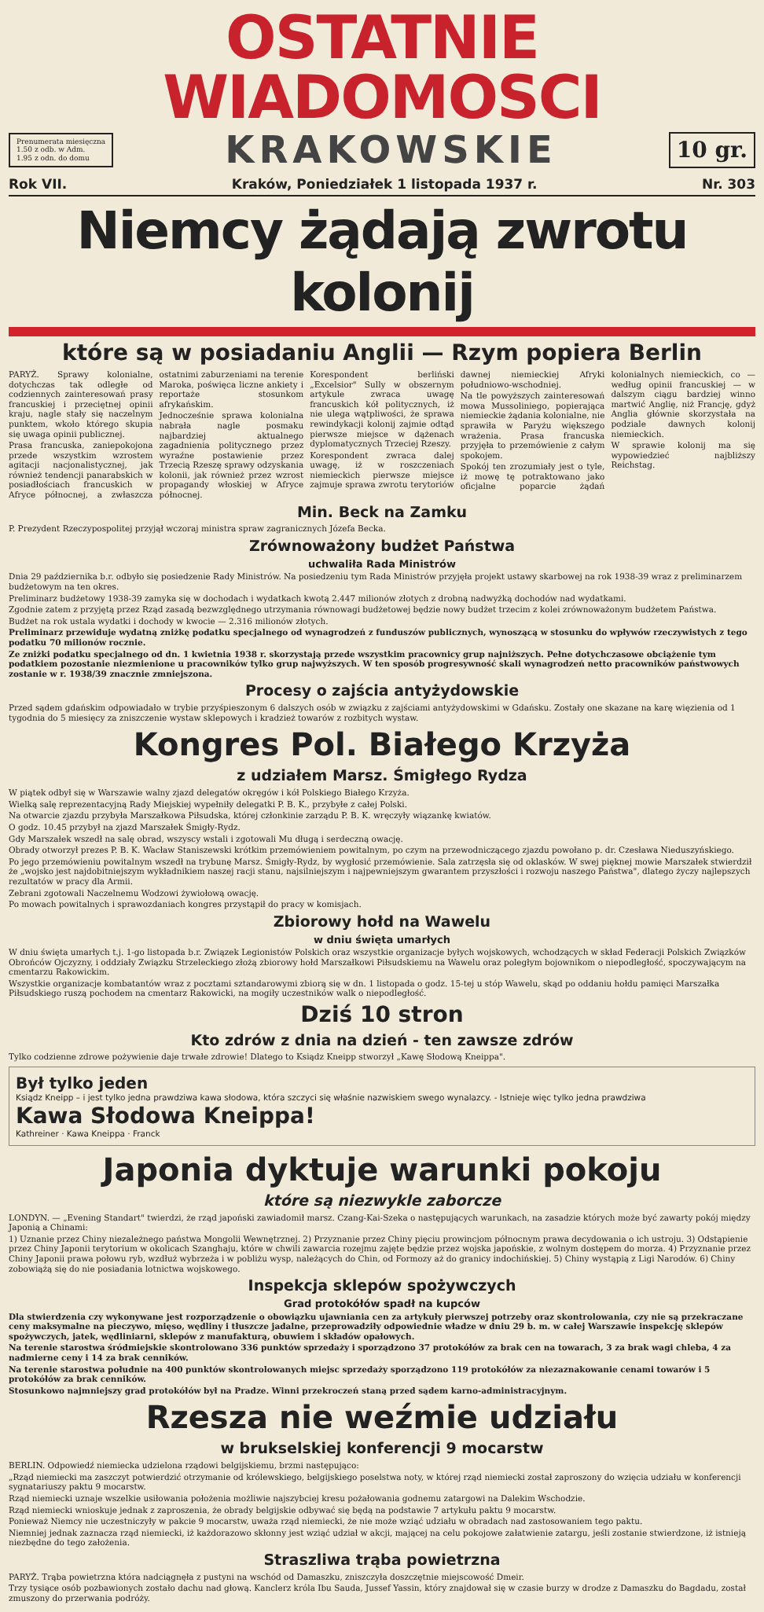OSTATNIE WIADOMOSCI
Prenumerata miesięczna
1.50 z odb. w Adm.
1.95 z odn. do domu
KRAKOWSKIE
10 gr.
Rok VII. Kraków, Poniedziałek 1 listopada 1937 r. Nr. 303
Niemcy żądają zwrotu kolonij
które są w posiadaniu Anglii — Rzym popiera Berlin
PARYŻ. Sprawy kolonialne, dotychczas tak odległe od codziennych zainteresowań prasy francuskiej i przeciętnej opinii kraju, nagle stały się naczelnym punktem, wkoło którego skupia się uwaga opinii publicznej.
Prasa francuska, zaniepokojona przede wszystkim wzrostem agitacji nacjonalistycznej, jak również tendencji panarabskich w posiadłościach francuskich w Afryce północnej, a zwłaszcza ostatnimi zaburzeniami na terenie Maroka, poświęca liczne ankiety i reportaże stosunkom afrykańskim.
Jednocześnie sprawa kolonialna nabrała nagle posmaku najbardziej aktualnego zagadnienia politycznego przez wyraźne postawienie przez Trzecią Rzeszę sprawy odzyskania kolonii, jak również przez wzrost propagandy włoskiej w Afryce północnej.
Korespondent berliński „Excelsior" Sully w obszernym artykule zwraca uwagę francuskich kół politycznych, iż nie ulega wątpliwości, że sprawa rewindykacji kolonij zajmie odtąd pierwsze miejsce w dążenach dyplomatycznych Trzeciej Rzeszy.
Korespondent zwraca dalej uwagę, iż w roszczeniach niemieckich pierwsze miejsce zajmuje sprawa zwrotu terytoriów dawnej niemieckiej Afryki południowo-wschodniej.
Na tle powyższych zainteresowań mowa Mussoliniego, popierająca niemieckie żądania kolonialne, nie sprawiła w Paryżu większego wrażenia. Prasa francuska przyjęła to przemówienie z całym spokojem.
Spokój ten zrozumiały jest o tyle, iż mowę tę potraktowano jako oficjalne poparcie żądań kolonialnych niemieckich, co — według opinii francuskiej — w dalszym ciągu bardziej winno martwić Anglię, niż Francję, gdyż Anglia głównie skorzystała na podziale dawnych kolonij niemieckich.
W sprawie kolonij ma się wypowiedzieć najbliższy Reichstag.
Min. Beck na Zamku
P. Prezydent Rzeczypospolitej przyjął wczoraj ministra spraw zagranicznych Józefa Becka.
Zrównoważony budżet Państwa
uchwaliła Rada Ministrów
Dnia 29 października b.r. odbyło się posiedzenie Rady Ministrów. Na posiedzeniu tym Rada Ministrów przyjęła projekt ustawy skarbowej na rok 1938-39 wraz z preliminarzem budżetowym na ten okres.
Preliminarz budżetowy 1938-39 zamyka się w dochodach i wydatkach kwotą 2.447 milionów złotych z drobną nadwyżką dochodów nad wydatkami.
Zgodnie zatem z przyjętą przez Rząd zasadą bezwzględnego utrzymania równowagi budżetowej będzie nowy budżet trzecim z kolei zrównoważonym budżetem Państwa.
Budżet na rok ustala wydatki i dochody w kwocie — 2.316 milionów złotych.
Preliminarz przewiduje wydatną zniżkę podatku specjalnego od wynagrodzeń z funduszów publicznych, wynoszącą w stosunku do wpływów rzeczywistych z tego podatku 70 milionów rocznie.
Ze zniżki podatku specjalnego od dn. 1 kwietnia 1938 r. skorzystają przede wszystkim pracownicy grup najniższych. Pełne dotychczasowe obciążenie tym podatkiem pozostanie niezmienione u pracowników tylko grup najwyższych. W ten sposób progresywność skali wynagrodzeń netto pracowników państwowych zostanie w r. 1938/39 znacznie zmniejszona.
Procesy o zajścia antyżydowskie
Przed sądem gdańskim odpowiadało w trybie przyśpieszonym 6 dalszych osób w związku z zajściami antyżydowskimi w Gdańsku. Zostały one skazane na karę więzienia od 1 tygodnia do 5 miesięcy za zniszczenie wystaw sklepowych i kradzież towarów z rozbitych wystaw.
Kongres Pol. Białego Krzyża
z udziałem Marsz. Śmigłego Rydza
W piątek odbył się w Warszawie walny zjazd delegatów okręgów i kół Polskiego Białego Krzyża.
Wielką salę reprezentacyjną Rady Miejskiej wypełniły delegatki P. B. K., przybyłe z całej Polski.
Na otwarcie zjazdu przybyła Marszałkowa Piłsudska, której członkinie zarządu P. B. K. wręczyły wiązankę kwiatów.
O godz. 10.45 przybył na zjazd Marszałek Śmigły-Rydz.
Gdy Marszałek wszedł na salę obrad, wszyscy wstali i zgotowali Mu długą i serdeczną owację.
Obrady otworzył prezes P. B. K. Wacław Staniszewski krótkim przemówieniem powitalnym, po czym na przewodniczącego zjazdu powołano p. dr. Czesława Nieduszyńskiego.
Po jego przemówieniu powitalnym wszedł na trybunę Marsz. Śmigły-Rydz, by wygłosić przemówienie. Sala zatrzęsła się od oklasków. W swej pięknej mowie Marszałek stwierdził że „wojsko jest najdobitniejszym wykładnikiem naszej racji stanu, najsilniejszym i najpewniejszym gwarantem przyszłości i rozwoju naszego Państwa", dlatego życzy najlepszych rezultatów w pracy dla Armii.
Zebrani zgotowali Naczelnemu Wodzowi żywiołową owację.
Po mowach powitalnych i sprawozdaniach kongres przystąpił do pracy w komisjach.
Zbiorowy hołd na Wawelu
w dniu święta umarłych
W dniu święta umarłych t.j. 1-go listopada b.r. Związek Legionistów Polskich oraz wszystkie organizacje byłych wojskowych, wchodzących w skład Federacji Polskich Związków Obrońców Ojczyzny, i oddziały Związku Strzeleckiego złożą zbiorowy hołd Marszałkowi Piłsudskiemu na Wawelu oraz poległym bojownikom o niepodległość, spoczywającym na cmentarzu Rakowickim.
Wszystkie organizacje kombatantów wraz z pocztami sztandarowymi zbiorą się w dn. 1 listopada o godz. 15-tej u stóp Wawelu, skąd po oddaniu hołdu pamięci Marszałka Piłsudskiego ruszą pochodem na cmentarz Rakowicki, na mogiły uczestników walk o niepodległość.
Dziś 10 stron
Kto zdrów z dnia na dzień - ten zawsze zdrów
Tylko codzienne zdrowe pożywienie daje trwałe zdrowie! Dlatego to Ksiądz Kneipp stworzył „Kawę Słodową Kneippa".
Był tylko jeden
Ksiądz Kneipp – i jest tylko jedna prawdziwa kawa słodowa, która szczyci się właśnie nazwiskiem swego wynalazcy. - Istnieje więc tylko jedna prawdziwa
Kawa Słodowa Kneippa!
Kathreiner · Kawa Kneippa · Franck
Japonia dyktuje warunki pokoju
które są niezwykle zaborcze
LONDYN. — „Evening Standart" twierdzi, że rząd japoński zawiadomił marsz. Czang-Kai-Szeka o następujących warunkach, na zasadzie których może być zawarty pokój między Japonią a Chinami:
1) Uznanie przez Chiny niezależnego państwa Mongolii Wewnętrznej. 2) Przyznanie przez Chiny pięciu prowincjom północnym prawa decydowania o ich ustroju. 3) Odstąpienie przez Chiny Japonii terytorium w okolicach Szanghaju, które w chwili zawarcia rozejmu zajęte będzie przez wojska japońskie, z wolnym dostępem do morza. 4) Przyznanie przez Chiny Japonii prawa połowu ryb, wzdłuż wybrzeża i w pobliżu wysp, należących do Chin, od Formozy aż do granicy indochińskiej. 5) Chiny wystąpią z Ligi Narodów. 6) Chiny zobowiążą się do nie posiadania lotnictwa wojskowego.
Inspekcja sklepów spożywczych
Grad protokółów spadł na kupców
Dla stwierdzenia czy wykonywane jest rozporządzenie o obowiązku ujawniania cen za artykuły pierwszej potrzeby oraz skontrolowania, czy nie są przekraczane ceny maksymalne na pieczywo, mięso, wędliny i tłuszcze jadalne, przeprowadziły odpowiednie władze w dniu 29 b. m. w całej Warszawie inspekcję sklepów spożywczych, jatek, wędliniarni, sklepów z manufakturą, obuwiem i składów opałowych.
Na terenie starostwa śródmiejskie skontrolowano 336 punktów sprzedaży i sporządzono 37 protokółów za brak cen na towarach, 3 za brak wagi chleba, 4 za nadmierne ceny i 14 za brak cenników.
Na terenie starostwa południe na 400 punktów skontrolowanych miejsc sprzedaży sporządzono 119 protokółów za niezaznakowanie cenami towarów i 5 protokółów za brak cenników.
Stosunkowo najmniejszy grad protokółów był na Pradze. Winni przekroczeń staną przed sądem karno-administracyjnym.
Rzesza nie weźmie udziału
w brukselskiej konferencji 9 mocarstw
BERLIN. Odpowiedź niemiecka udzielona rządowi belgijskiemu, brzmi następująco:
„Rząd niemiecki ma zaszczyt potwierdzić otrzymanie od królewskiego, belgijskiego poselstwa noty, w której rząd niemiecki został zaproszony do wzięcia udziału w konferencji sygnatariuszy paktu 9 mocarstw.
Rząd niemiecki uznaje wszelkie usiłowania położenia możliwie najszybciej kresu pożałowania godnemu zatargowi na Dalekim Wschodzie.
Rząd niemiecki wnioskuje jednak z zaproszenia, że obrady belgijskie odbywać się będą na podstawie 7 artykułu paktu 9 mocarstw.
Ponieważ Niemcy nie uczestniczyły w pakcie 9 mocarstw, uważa rząd niemiecki, że nie może wziąć udziału w obradach nad zastosowaniem tego paktu.
Niemniej jednak zaznacza rząd niemiecki, iż każdorazowo skłonny jest wziąć udział w akcji, mającej na celu pokojowe załatwienie zatargu, jeśli zostanie stwierdzone, iż istnieją niezbędne do tego założenia.
Straszliwa trąba powietrzna
PARYŻ. Trąba powietrzna która nadciągnęła z pustyni na wschód od Damaszku, zniszczyła doszczętnie miejscowość Dmeir.
Trzy tysiące osób pozbawionych zostało dachu nad głową. Kanclerz króla Ibu Sauda, Jussef Yassin, który znajdował się w czasie burzy w drodze z Damaszku do Bagdadu, został zmuszony do przerwania podróży.